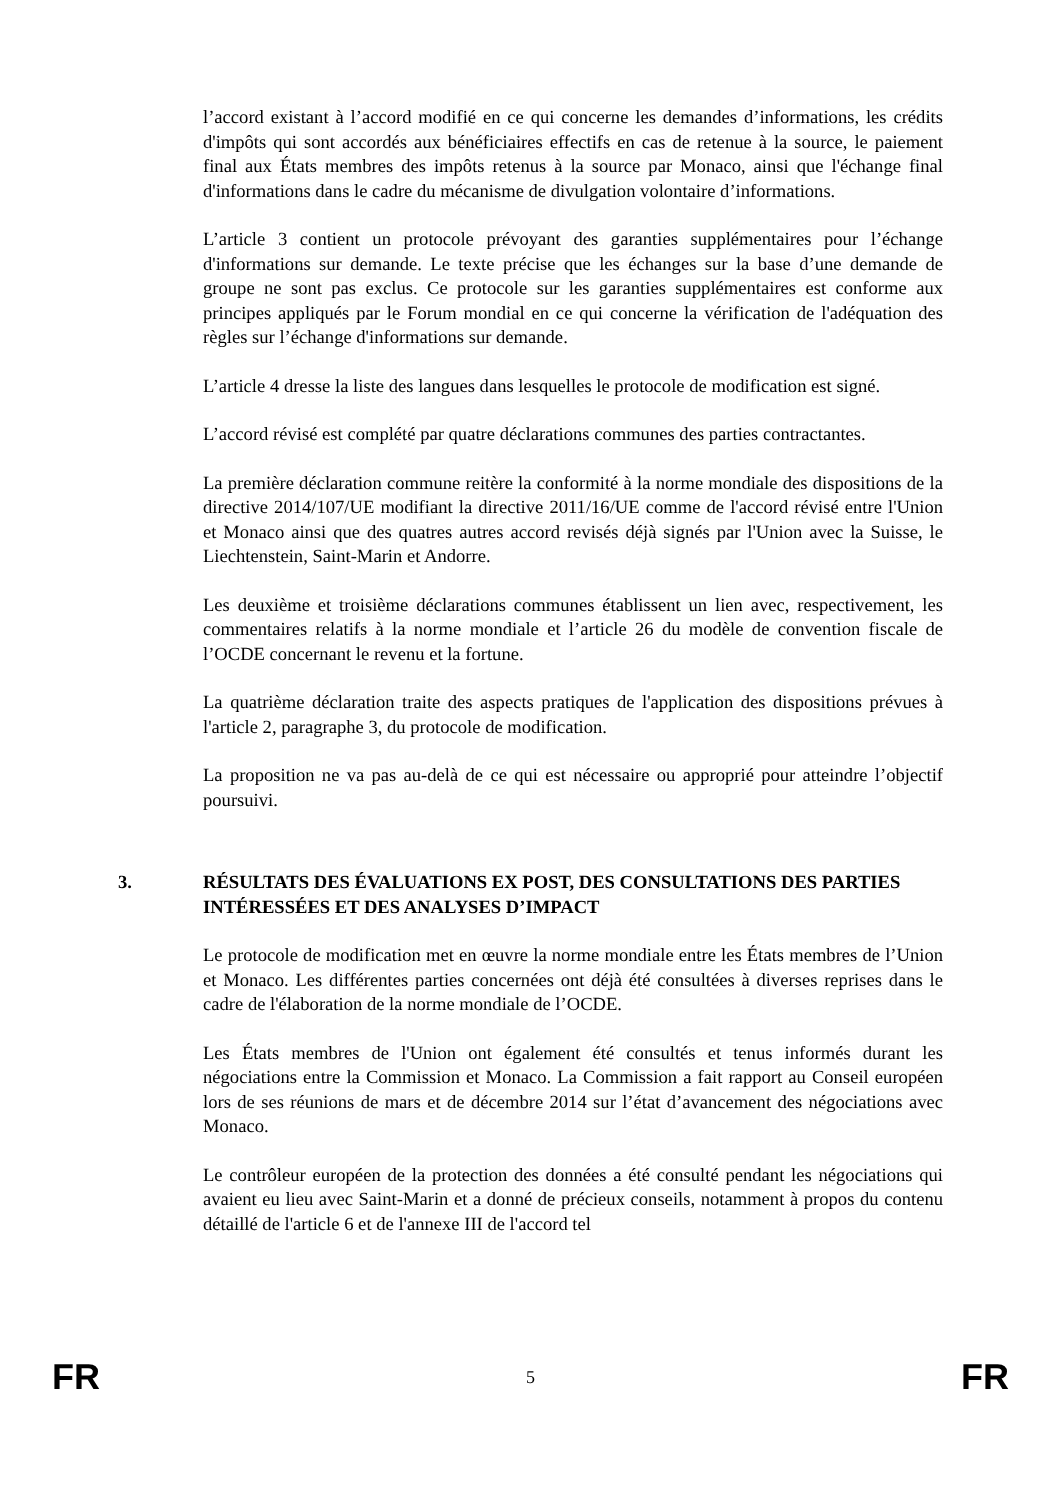l’accord existant à l’accord modifié en ce qui concerne les demandes d’informations, les crédits d'impôts qui sont accordés aux bénéficiaires effectifs en cas de retenue à la source, le paiement final aux États membres des impôts retenus à la source par Monaco, ainsi que l'échange final d'informations dans le cadre du mécanisme de divulgation volontaire d’informations.
L’article 3 contient un protocole prévoyant des garanties supplémentaires pour l’échange d'informations sur demande. Le texte précise que les échanges sur la base d’une demande de groupe ne sont pas exclus. Ce protocole sur les garanties supplémentaires est conforme aux principes appliqués par le Forum mondial en ce qui concerne la vérification de l'adéquation des règles sur l’échange d'informations sur demande.
L’article 4 dresse la liste des langues dans lesquelles le protocole de modification est signé.
L’accord révisé est complété par quatre déclarations communes des parties contractantes.
La première déclaration commune reitère la conformité à la norme mondiale des dispositions de la directive 2014/107/UE modifiant la directive 2011/16/UE comme de l'accord révisé entre l'Union et Monaco ainsi que des quatres autres accord revisés déjà signés par l'Union avec la Suisse, le Liechtenstein, Saint-Marin et Andorre.
Les deuxième et troisième déclarations communes établissent un lien avec, respectivement, les commentaires relatifs à la norme mondiale et l’article 26 du modèle de convention fiscale de l’OCDE concernant le revenu et la fortune.
La quatrième déclaration traite des aspects pratiques de l'application des dispositions prévues à l'article 2, paragraphe 3, du protocole de modification.
La proposition ne va pas au-delà de ce qui est nécessaire ou approprié pour atteindre l’objectif poursuivi.
3. RÉSULTATS DES ÉVALUATIONS EX POST, DES CONSULTATIONS DES PARTIES INTÉRESSÉES ET DES ANALYSES D’IMPACT
Le protocole de modification met en œuvre la norme mondiale entre les États membres de l’Union et Monaco. Les différentes parties concernées ont déjà été consultées à diverses reprises dans le cadre de l'élaboration de la norme mondiale de l’OCDE.
Les États membres de l'Union ont également été consultés et tenus informés durant les négociations entre la Commission et Monaco. La Commission a fait rapport au Conseil européen lors de ses réunions de mars et de décembre 2014 sur l’état d’avancement des négociations avec Monaco.
Le contrôleur européen de la protection des données a été consulté pendant les négociations qui avaient eu lieu avec Saint-Marin et a donné de précieux conseils, notamment à propos du contenu détaillé de l'article 6 et de l'annexe III de l'accord tel
FR 5 FR